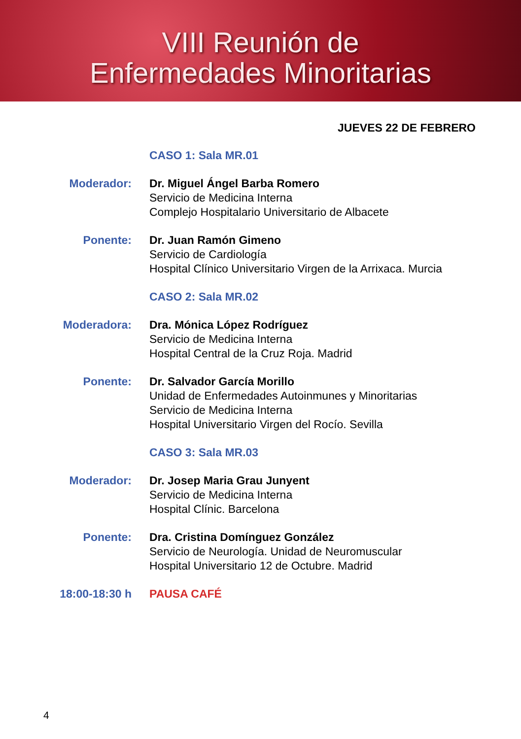VIII Reunión de
Enfermedades Minoritarias
JUEVES 22 DE FEBRERO
CASO 1: Sala MR.01
Moderador: Dr. Miguel Ángel Barba Romero
Servicio de Medicina Interna
Complejo Hospitalario Universitario de Albacete
Ponente: Dr. Juan Ramón Gimeno
Servicio de Cardiología
Hospital Clínico Universitario Virgen de la Arrixaca. Murcia
CASO 2: Sala MR.02
Moderadora: Dra. Mónica López Rodríguez
Servicio de Medicina Interna
Hospital Central de la Cruz Roja. Madrid
Ponente: Dr. Salvador García Morillo
Unidad de Enfermedades Autoinmunes y Minoritarias
Servicio de Medicina Interna
Hospital Universitario Virgen del Rocío. Sevilla
CASO 3: Sala MR.03
Moderador: Dr. Josep Maria Grau Junyent
Servicio de Medicina Interna
Hospital Clínic. Barcelona
Ponente: Dra. Cristina Domínguez González
Servicio de Neurología. Unidad de Neuromuscular
Hospital Universitario 12 de Octubre. Madrid
18:00-18:30 h PAUSA CAFÉ
4